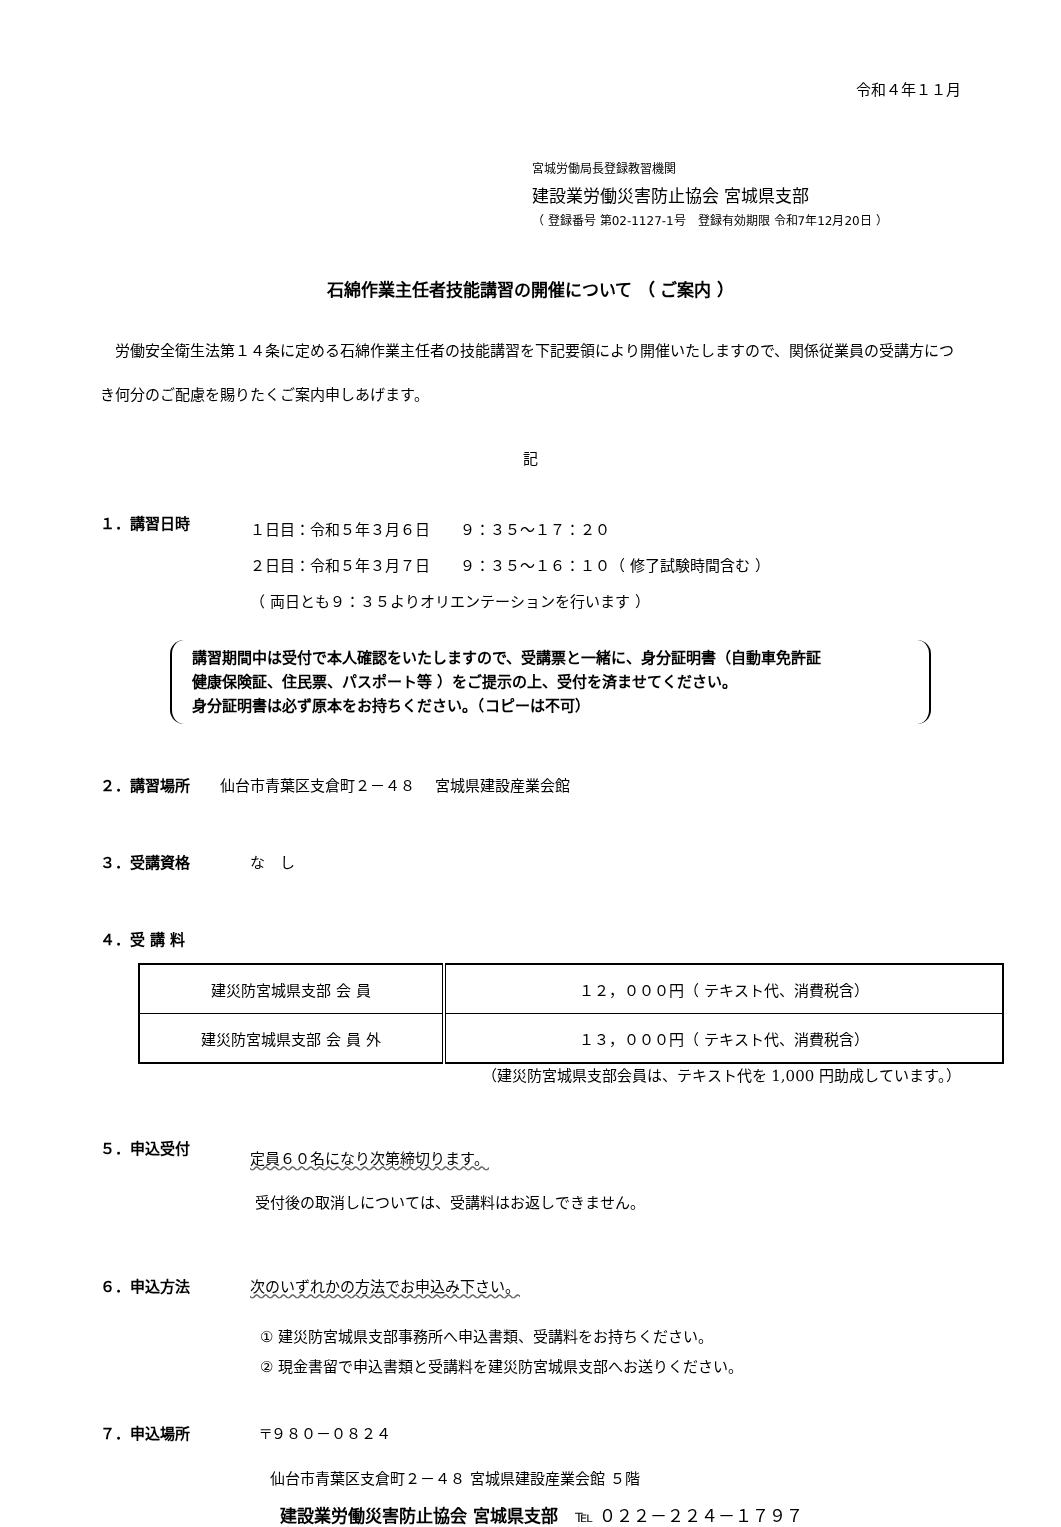令和４年１１月
宮城労働局長登録教習機関
建設業労働災害防止協会 宮城県支部
（ 登録番号 第02-1127-1号　登録有効期限 令和7年12月20日 ）
石綿作業主任者技能講習の開催について （ ご案内 ）
労働安全衛生法第１４条に定める石綿作業主任者の技能講習を下記要領により開催いたしますので、関係従業員の受講方につき何分のご配慮を賜りたくご案内申しあげます。
記
１．講習日時
１日目：令和５年３月６日　　９：３５～１７：２０
２日目：令和５年３月７日　　９：３５～１６：１０（ 修了試験時間含む ）
（ 両日とも９：３５よりオリエンテーションを行います ）
講習期間中は受付で本人確認をいたしますので、受講票と一緒に、身分証明書（自動車免許証
健康保険証、住民票、パスポート等 ）をご提示の上、受付を済ませてください。
身分証明書は必ず原本をお持ちください。（コピーは不可）
２．講習場所 仙台市青葉区支倉町２－４８　 宮城県建設産業会館
３．受講資格 な　し
４．受 講 料
| 建災防宮城県支部 会 員 | １２，０００円（ テキスト代、消費税含） |
| 建災防宮城県支部 会 員 外 | １３，０００円（ テキスト代、消費税含） |
（建災防宮城県支部会員は、テキスト代を 1,000 円助成しています。）
５．申込受付
定員６０名になり次第締切ります。
受付後の取消しについては、受講料はお返しできません。
６．申込方法 次のいずれかの方法でお申込み下さい。
① 建災防宮城県支部事務所へ申込書類、受講料をお持ちください。
② 現金書留で申込書類と受講料を建災防宮城県支部へお送りください。
７．申込場所 〒９８０－０８２４
仙台市青葉区支倉町２－４８ 宮城県建設産業会館 ５階
建設業労働災害防止協会 宮城県支部　℡ ０２２－２２４－１７９７